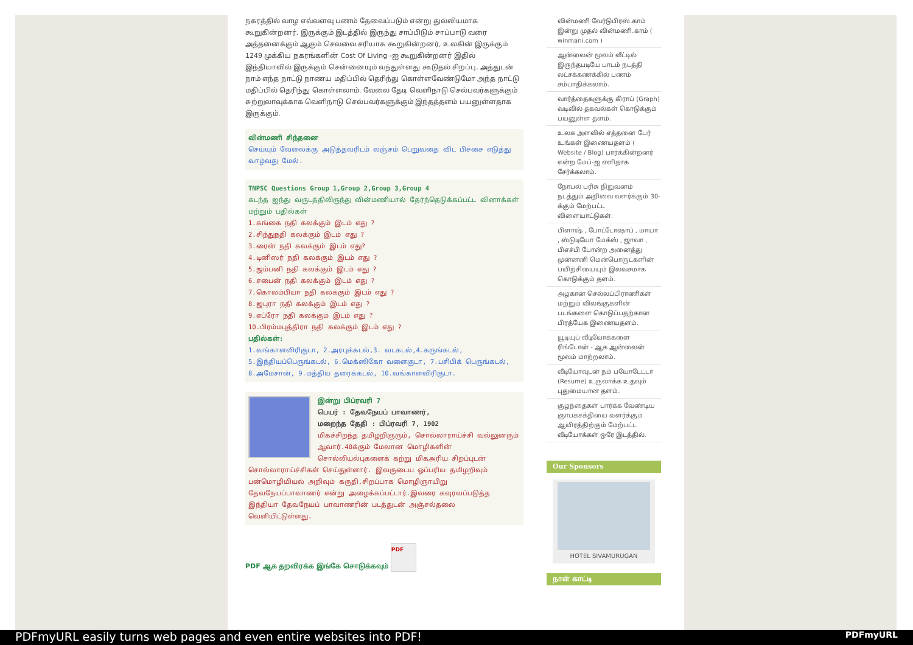நகரத்தில் வாழ எவ்வளவு பணம் தேவைப்படும் என்று துல்லியமாக கூறுகின்றனர். இருக்கும் இடத்தில் இருந்து சாப்பிடும் சாப்பாடு வரை அத்தனைக்கும் ஆகும் செலவை சரியாக கூறுகின்றனர், உலகின் இருக்கும் 1249 முக்கிய நகரங்களின் Cost Of Living -ஐ கூறுகின்றனர் இதில் இந்தியாவில் இருக்கும் சென்னையும் வந்துள்ளது கூடுதல் சிறப்பு. அத்துடன் நாம் எந்த நாட்டு நாணய மதிப்பில் தெரிந்து கொள்ளவேண்டுமோ அந்த நாட்டு மதிப்பில் தெரிந்து கொள்ளலாம். வேலை தேடி வெளிநாடு செல்பவர்களுக்கும் சுற்றுலாவுக்காக வெளிநாடு செல்பவர்களுக்கும் இந்தத்தளம் பயனுள்ளதாக இருக்கும்.
வின்மணி சிந்தனை
செய்யும் வேலைக்கு அடுத்தவரிடம் லஞ்சம் பெறுவதை விட பிச்சை எடுத்து வாழ்வது மேல்.
TNPSC Questions Group 1,Group 2,Group 3,Group 4
கடந்த ஐந்து வருடத்திலிருந்து வின்மணியால் தேர்ந்தெடுக்கப்பட்ட வினாக்கள் மற்றும் பதில்கள்
1.கங்கை நதி கலக்கும் இடம் எது ?
2.சிந்துநதி கலக்கும் இடம் எது ?
3.ரைன் நதி கலக்கும் இடம் எது?
4.டினிஸர் நதி கலக்கும் இடம் எது ?
5.ஜம்பனி நதி கலக்கும் இடம் எது ?
6.சபைன் நதி கலக்கும் இடம் எது ?
7.கொலம்பியா நதி கலக்கும் இடம் எது ?
8.ஜபுரா நதி கலக்கும் இடம் எது ?
9.எப்ரோ நதி கலக்கும் இடம் எது ?
10.பிரம்மபுத்திரா நதி கலக்கும் இடம் எது ?
பதில்கள்:
1.வங்காளவிரிகுடா, 2.அரபுக்கடல்,3. வடகடல்,4.கருங்கடல், 5.இந்தியப்பெருங்கடல், 6.மெக்ஸிகோ வளைகுடா, 7.பசிபிக் பெருங்கடல், 8.அமேசான், 9.மத்திய தரைக்கடல், 10.வங்காளவிரிகுடா.
இன்று பிப்ரவரி 7
பெயர் : தேவநேயப் பாவாணர்,
மறைந்த தேதி : பிப்ரவரி 7, 1902
மிகச்சிறந்த தமிழறிஞரும், சொல்லாராய்ச்சி வல்லுனரும் ஆவார்.40க்கும் மேலான மொழிகளின் சொல்லியல்புகளைக் கற்று மிகஅரிய சிறப்புடன் சொல்லாராய்ச்சிகள் செய்துள்ளார். இவருடைய ஒப்பரிய தமிழறிவும் பன்மொழியியல் அறிவும் கருதி,சிறப்பாக மொழிஞாயிறு தேவநேயப்பாவாணர் என்று அழைக்கப்பட்டார்.இவரை கவுரவப்படுத்த இந்தியா தேவநேயப் பாவாணரின் படத்துடன் அஞ்சல்தலை வெளியிட்டுள்ளது.
PDF ஆக தறவிரக்க இங்கே சொடுக்கவும் PDF
வின்மணி வேர்டுபிரஸ்.காம் இன்று முதல் வின்மணி.காம் ( winmani.com )
ஆன்லைன் மூலம் வீட்டில் இருந்தபடியே பாடம் நடத்தி லட்சக்கணக்கில் பணம் சம்பாதிக்கலாம்.
வார்த்தைகளுக்கு கிராப் (Graph) வடிவில் தகவல்கள் கொடுக்கும் பயனுள்ள தளம்.
உலக அளவில் எத்தனை பேர் உங்கள் இணையதளம் ( Website / Blog) பார்க்கின்றனர் என்ற மேப்-ஐ எளிதாக சேர்க்கலாம்.
நோபல் பரிசு நிறுவனம் நடத்தும் அறிவை வளர்க்கும் 30-க்கும் மேற்பட்ட விளையாட்டுகள்.
பிளாஷ் , போட்டோஷாப் , மாயா , ஸ்டுடியோ மேக்ஸ் , ஜாவா , பிஎச்பி போன்ற அனைத்து முன்னனி மென்பொருட்களின் பயிற்சியையும் இலவசமாக கொடுக்கும் தளம்.
அழகான செல்லப்பிராணிகள் மற்றும் விலங்குகளின் படங்களை கொடுப்பதற்கான பிரத்யேக இணையதளம்.
யூடியுப் வீடியோக்களை ரிங்டோன் - ஆக ஆன்லைன் மூலம் மாற்றலாம்.
வீடியோவுடன் நம் பயோடேட்டா (Resume) உருவாக்க உதவும் புதுமையான தளம்.
குழந்தைகள் பார்க்க வேண்டிய ஞாபகசக்தியை வளர்க்கும் ஆயிரத்திற்கும் மேற்பட்ட வீடியோக்கள் ஒரே இடத்தில்.
Our Sponsors
HOTEL SIVAMURUGAN
நாள் காட்டி
PDFmyURL easily turns web pages and even entire websites into PDF! PDFmyURL